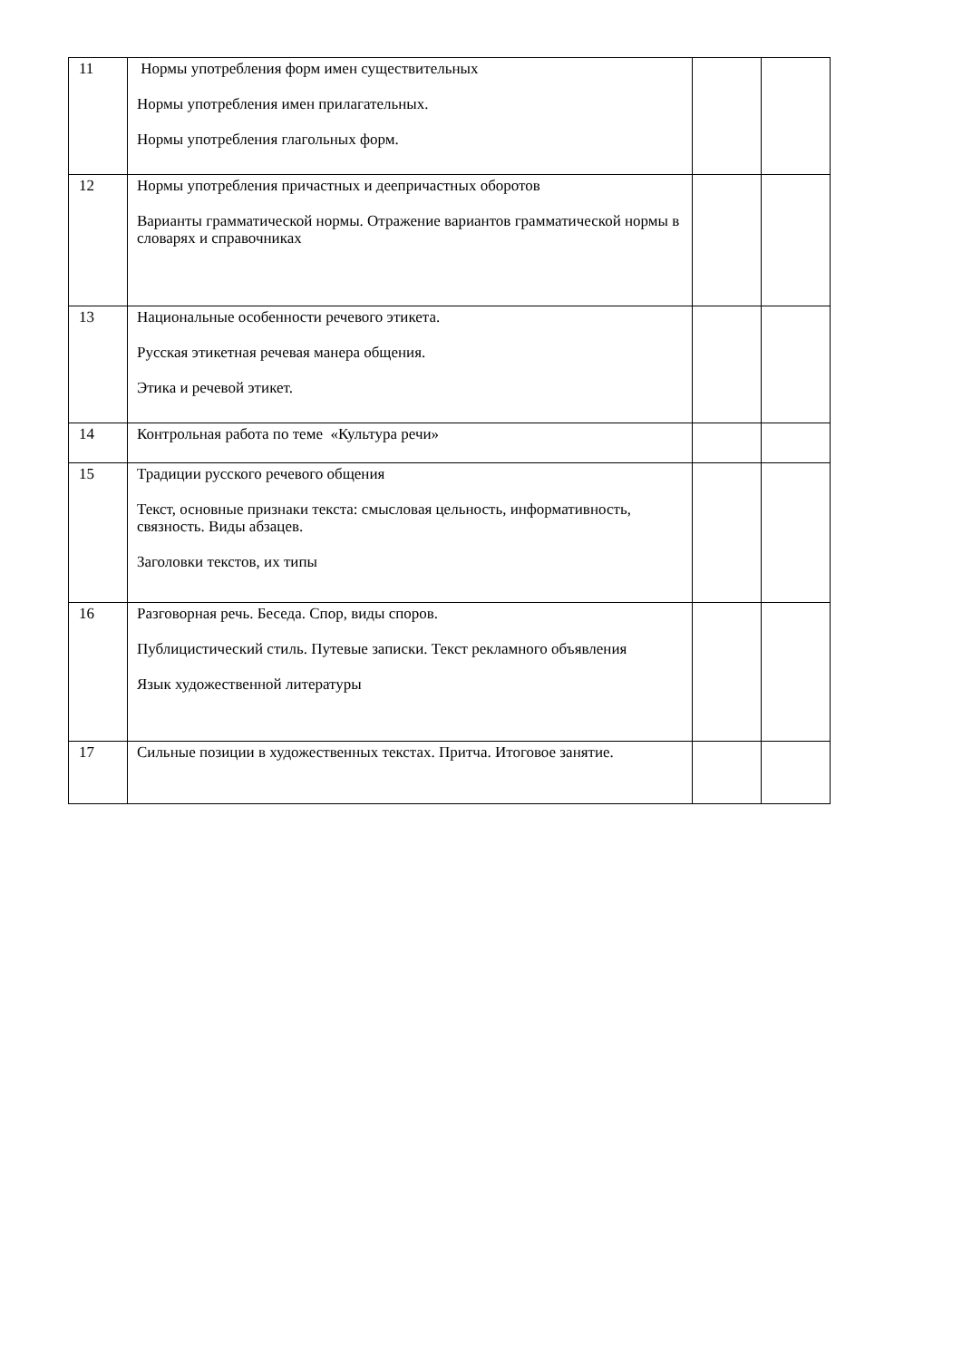| 11 | Нормы употребления форм имен существительных Нормы употребления имен прилагательных. Нормы употребления глагольных форм. | | |
| 12 | Нормы употребления причастных и деепричастных оборотов Варианты грамматической нормы. Отражение вариантов грамматической нормы в словарях и справочниках | | |
| 13 | Национальные особенности речевого этикета. Русская этикетная речевая манера общения. Этика и речевой этикет. | | |
| 14 | Контрольная работа по теме «Культура речи» | | |
| 15 | Традиции русского речевого общения Текст, основные признаки текста: смысловая цельность, информативность, связность. Виды абзацев. Заголовки текстов, их типы | | |
| 16 | Разговорная речь. Беседа. Спор, виды споров. Публицистический стиль. Путевые записки. Текст рекламного объявления Язык художественной литературы | | |
| 17 | Сильные позиции в художественных текстах. Притча. Итоговое занятие. | | |